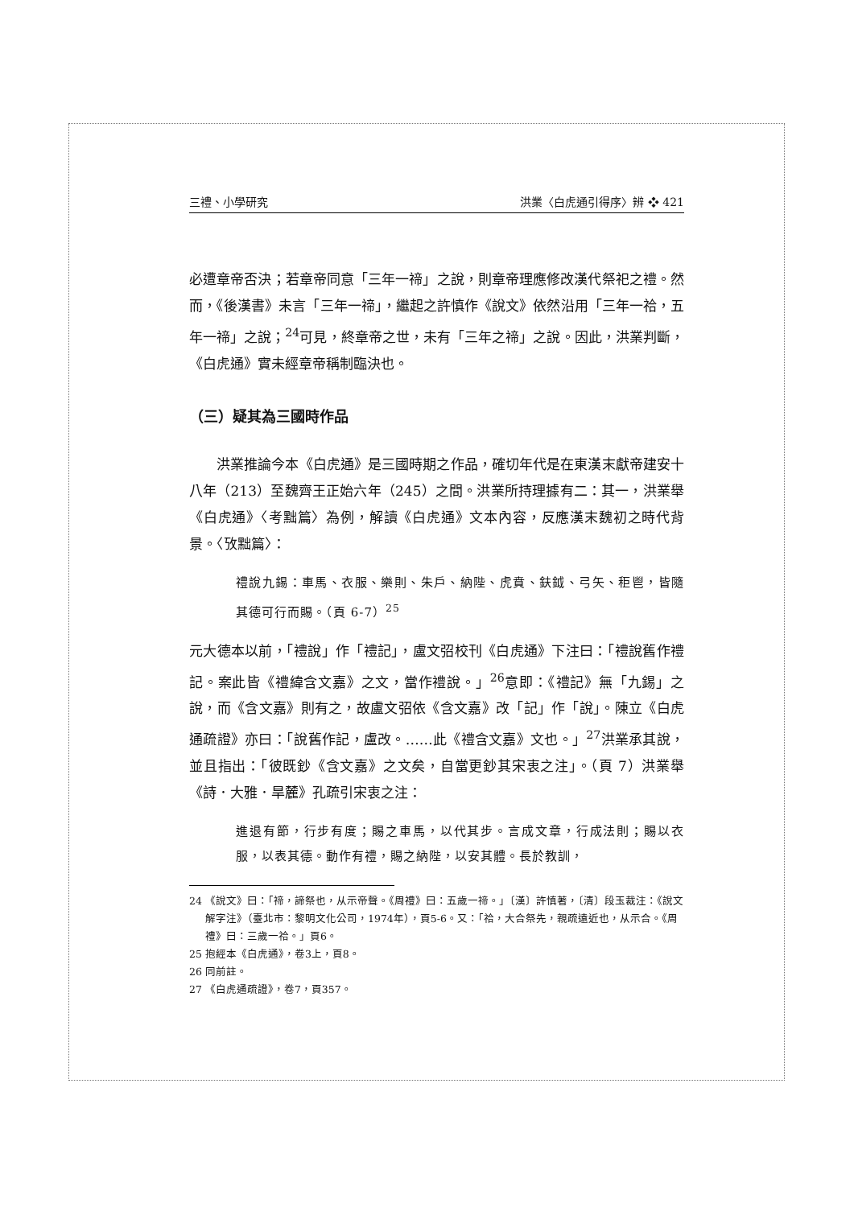三禮、小學研究 洪業〈白虎通引得序〉辨 ❖ 421
必遭章帝否決；若章帝同意「三年一禘」之說，則章帝理應修改漢代祭祀之禮。然而，《後漢書》未言「三年一禘」，繼起之許慎作《說文》依然沿用「三年一祫，五年一禘」之說；<sup>24</sup>可見，終章帝之世，未有「三年之禘」之說。因此，洪業判斷，《白虎通》實未經章帝稱制臨決也。
（三）疑其為三國時作品
洪業推論今本《白虎通》是三國時期之作品，確切年代是在東漢末獻帝建安十八年（213）至魏齊王正始六年（245）之間。洪業所持理據有二：其一，洪業舉《白虎通》〈考黜篇〉為例，解讀《白虎通》文本內容，反應漢末魏初之時代背景。〈攷黜篇〉：
禮說九錫：車馬、衣服、樂則、朱戶、納陛、虎賁、鈇鉞、弓矢、秬鬯，皆隨其德可行而賜。（頁 6-7）<sup>25</sup>
元大德本以前，「禮說」作「禮記」，盧文弨校刊《白虎通》下注曰：「禮說舊作禮記。案此皆《禮緯含文嘉》之文，當作禮說。」<sup>26</sup>意即：《禮記》無「九錫」之說，而《含文嘉》則有之，故盧文弨依《含文嘉》改「記」作「說」。陳立《白虎通疏證》亦曰：「說舊作記，盧改。……此《禮含文嘉》文也。」<sup>27</sup>洪業承其說，並且指出：「彼既鈔《含文嘉》之文矣，自當更鈔其宋衷之注」。（頁 7）洪業舉《詩．大雅．旱麓》孔疏引宋衷之注：
進退有節，行步有度；賜之車馬，以代其步。言成文章，行成法則；賜以衣服，以表其德。動作有禮，賜之納陛，以安其體。長於教訓，
24 《說文》曰：「禘，諦祭也，从示帝聲。《周禮》曰：五歲一禘。」〔漢〕許慎著，〔清〕段玉裁注：《說文解字注》（臺北市：黎明文化公司，1974年），頁5-6。又：「祫，大合祭先，親疏遠近也，从示合。《周禮》曰：三歲一祫。」頁6。
25 抱經本《白虎通》，卷3上，頁8。
26 同前註。
27 《白虎通疏證》，卷7，頁357。